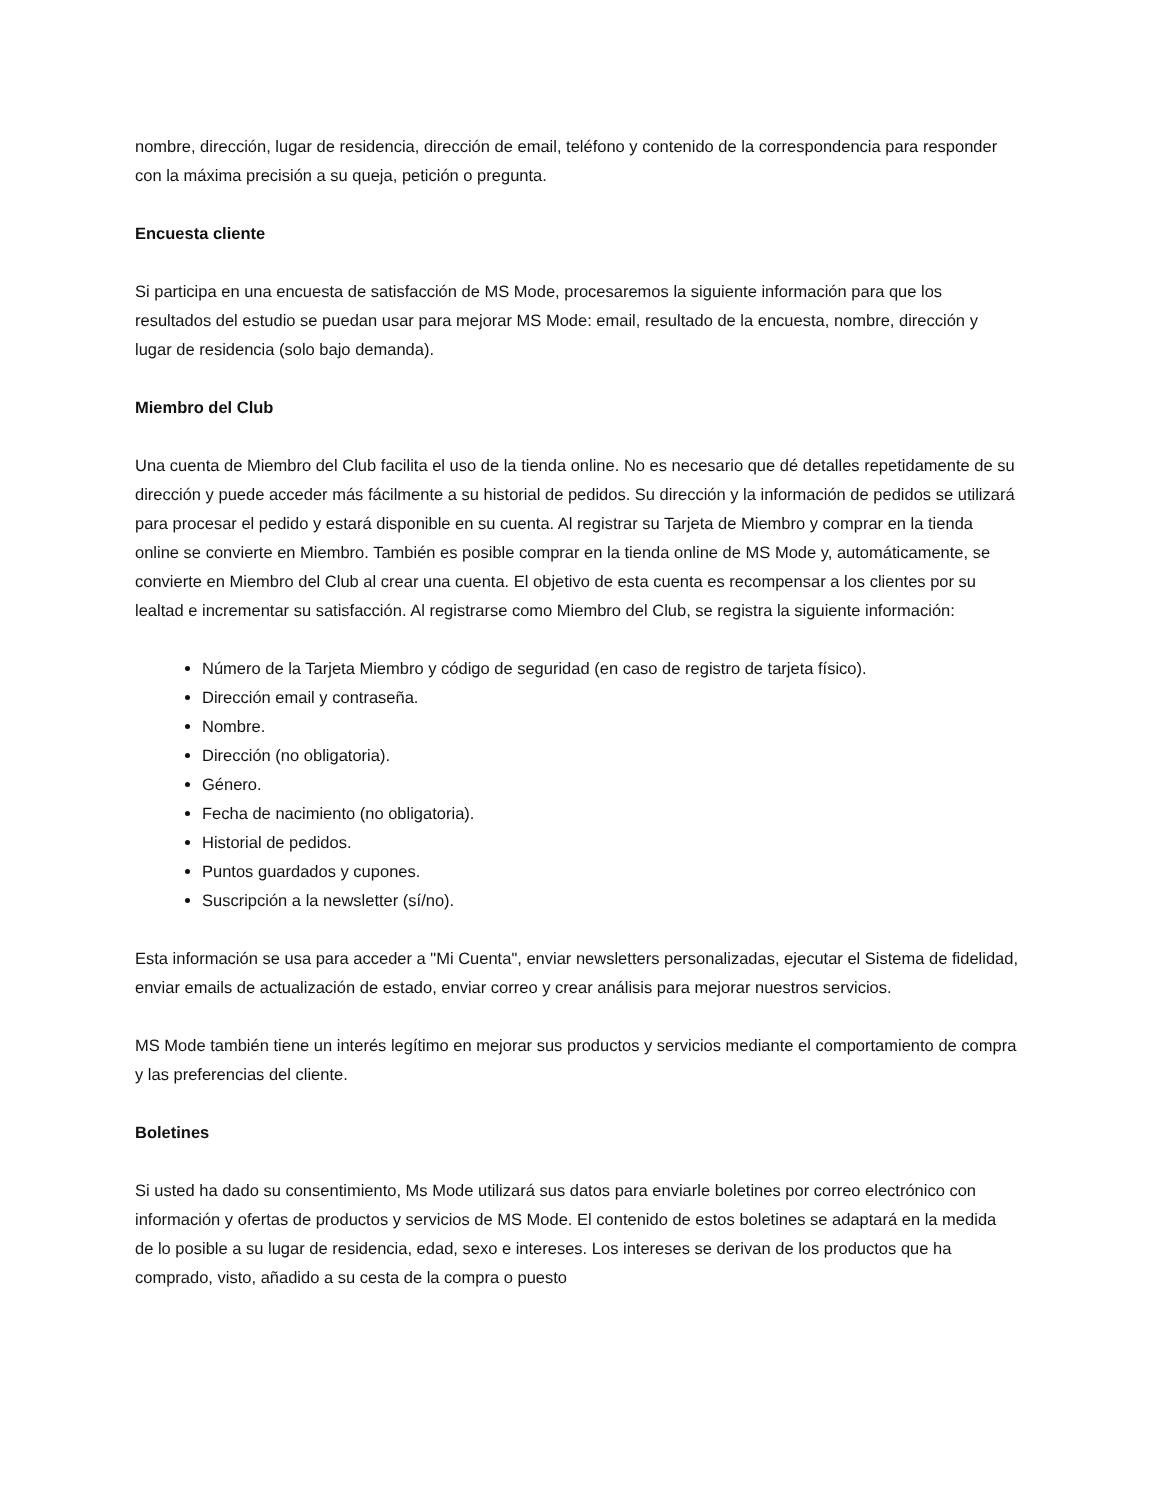nombre, dirección, lugar de residencia, dirección de email, teléfono y contenido de la correspondencia para responder con la máxima precisión a su queja, petición o pregunta.
Encuesta cliente
Si participa en una encuesta de satisfacción de MS Mode, procesaremos la siguiente información para que los resultados del estudio se puedan usar para mejorar MS Mode: email, resultado de la encuesta, nombre, dirección y lugar de residencia (solo bajo demanda).
Miembro del Club
Una cuenta de Miembro del Club facilita el uso de la tienda online. No es necesario que dé detalles repetidamente de su dirección y puede acceder más fácilmente a su historial de pedidos. Su dirección y la información de pedidos se utilizará para procesar el pedido y estará disponible en su cuenta. Al registrar su Tarjeta de Miembro y comprar en la tienda online se convierte en Miembro. También es posible comprar en la tienda online de MS Mode y, automáticamente, se convierte en Miembro del Club al crear una cuenta. El objetivo de esta cuenta es recompensar a los clientes por su lealtad e incrementar su satisfacción. Al registrarse como Miembro del Club, se registra la siguiente información:
Número de la Tarjeta Miembro y código de seguridad (en caso de registro de tarjeta físico).
Dirección email y contraseña.
Nombre.
Dirección (no obligatoria).
Género.
Fecha de nacimiento (no obligatoria).
Historial de pedidos.
Puntos guardados y cupones.
Suscripción a la newsletter (sí/no).
Esta información se usa para acceder a "Mi Cuenta", enviar newsletters personalizadas, ejecutar el Sistema de fidelidad, enviar emails de actualización de estado, enviar correo y crear análisis para mejorar nuestros servicios.
MS Mode también tiene un interés legítimo en mejorar sus productos y servicios mediante el comportamiento de compra y las preferencias del cliente.
Boletines
Si usted ha dado su consentimiento, Ms Mode utilizará sus datos para enviarle boletines por correo electrónico con información y ofertas de productos y servicios de MS Mode. El contenido de estos boletines se adaptará en la medida de lo posible a su lugar de residencia, edad, sexo e intereses. Los intereses se derivan de los productos que ha comprado, visto, añadido a su cesta de la compra o puesto